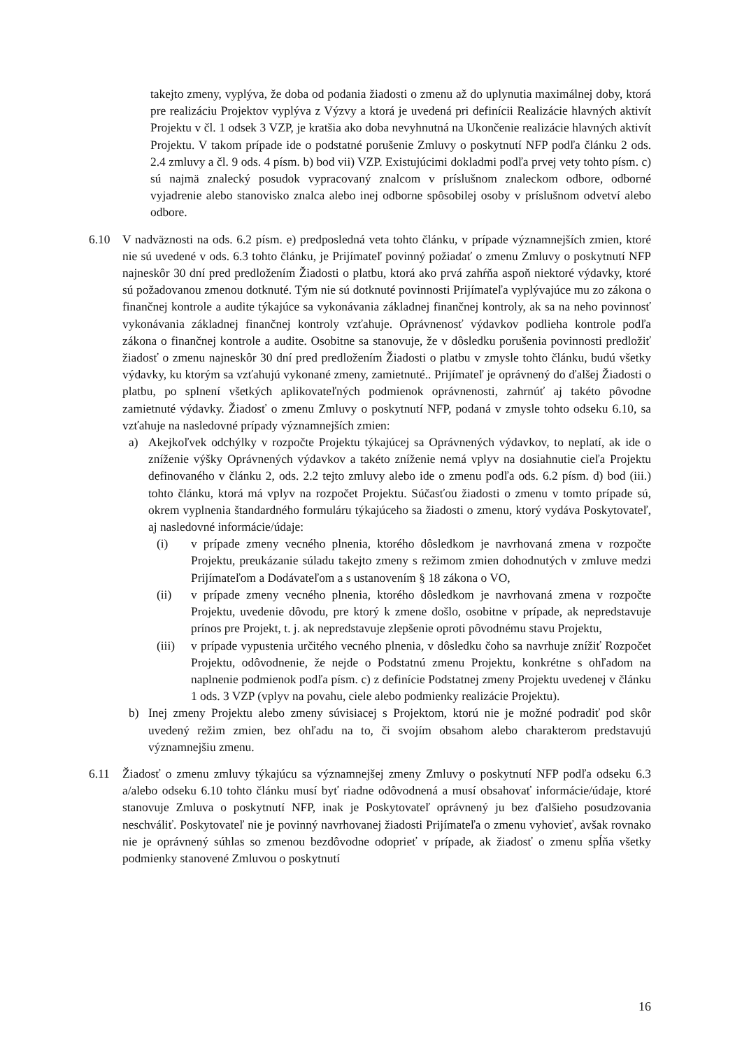takejto zmeny, vyplýva, že doba od podania žiadosti o zmenu až do uplynutia maximálnej doby, ktorá pre realizáciu Projektov vyplýva z Výzvy a ktorá je uvedená pri definícii Realizácie hlavných aktivít Projektu v čl. 1 odsek 3 VZP, je kratšia ako doba nevyhnutná na Ukončenie realizácie hlavných aktivít Projektu. V takom prípade ide o podstatné porušenie Zmluvy o poskytnutí NFP podľa článku 2 ods. 2.4 zmluvy a čl. 9 ods. 4 písm. b) bod vii) VZP. Existujúcimi dokladmi podľa prvej vety tohto písm. c) sú najmä znalecký posudok vypracovaný znalcom v príslušnom znaleckom odbore, odborné vyjadrenie alebo stanovisko znalca alebo inej odborne spôsobilej osoby v príslušnom odvetví alebo odbore.
6.10 V nadväznosti na ods. 6.2 písm. e) predposledná veta tohto článku, v prípade významnejších zmien, ktoré nie sú uvedené v ods. 6.3 tohto článku, je Prijímateľ povinný požiadať o zmenu Zmluvy o poskytnutí NFP najneskôr 30 dní pred predložením Žiadosti o platbu, ktorá ako prvá zahŕňa aspoň niektoré výdavky, ktoré sú požadovanou zmenou dotknuté. Tým nie sú dotknuté povinnosti Prijímateľa vyplývajúce mu zo zákona o finančnej kontrole a audite týkajúce sa vykonávania základnej finančnej kontroly, ak sa na neho povinnosť vykonávania základnej finančnej kontroly vzťahuje. Oprávnenosť výdavkov podlieha kontrole podľa zákona o finančnej kontrole a audite. Osobitne sa stanovuje, že v dôsledku porušenia povinnosti predložiť žiadosť o zmenu najneskôr 30 dní pred predložením Žiadosti o platbu v zmysle tohto článku, budú všetky výdavky, ku ktorým sa vzťahujú vykonané zmeny, zamietnuté.. Prijímateľ je oprávnený do ďalšej Žiadosti o platbu, po splnení všetkých aplikovateľných podmienok oprávnenosti, zahrnúť aj takéto pôvodne zamietnuté výdavky. Žiadosť o zmenu Zmluvy o poskytnutí NFP, podaná v zmysle tohto odseku 6.10, sa vzťahuje na nasledovné prípady významnejších zmien:
a) Akejkoľvek odchýlky v rozpočte Projektu týkajúcej sa Oprávnených výdavkov, to neplatí, ak ide o zníženie výšky Oprávnených výdavkov a takéto zníženie nemá vplyv na dosiahnutie cieľa Projektu definovaného v článku 2, ods. 2.2 tejto zmluvy alebo ide o zmenu podľa ods. 6.2 písm. d) bod (iii.) tohto článku, ktorá má vplyv na rozpočet Projektu. Súčasťou žiadosti o zmenu v tomto prípade sú, okrem vyplnenia štandardného formuláru týkajúceho sa žiadosti o zmenu, ktorý vydáva Poskytovateľ, aj nasledovné informácie/údaje:
(i) v prípade zmeny vecného plnenia, ktorého dôsledkom je navrhovaná zmena v rozpočte Projektu, preukázanie súladu takejto zmeny s režimom zmien dohodnutých v zmluve medzi Prijímateľom a Dodávateľom a s ustanovením § 18 zákona o VO,
(ii) v prípade zmeny vecného plnenia, ktorého dôsledkom je navrhovaná zmena v rozpočte Projektu, uvedenie dôvodu, pre ktorý k zmene došlo, osobitne v prípade, ak nepredstavuje prínos pre Projekt, t. j. ak nepredstavuje zlepšenie oproti pôvodnému stavu Projektu,
(iii)
v prípade vypustenia určitého vecného plnenia, v dôsledku čoho sa navrhuje znížiť Rozpočet Projektu, odôvodnenie, že nejde o Podstatnú zmenu Projektu, konkrétne s ohľadom na naplnenie podmienok podľa písm. c) z definície Podstatnej zmeny Projektu uvedenej v článku 1 ods. 3 VZP (vplyv na povahu, ciele alebo podmienky realizácie Projektu).
b) Inej zmeny Projektu alebo zmeny súvisiacej s Projektom, ktorú nie je možné podradiť pod skôr uvedený režim zmien, bez ohľadu na to, či svojím obsahom alebo charakterom predstavujú významnejšiu zmenu.
6.11 Žiadosť o zmenu zmluvy týkajúcu sa významnejšej zmeny Zmluvy o poskytnutí NFP podľa odseku 6.3 a/alebo odseku 6.10 tohto článku musí byť riadne odôvodnená a musí obsahovať informácie/údaje, ktoré stanovuje Zmluva o poskytnutí NFP, inak je Poskytovateľ oprávnený ju bez ďalšieho posudzovania neschváliť. Poskytovateľ nie je povinný navrhovanej žiadosti Prijímateľa o zmenu vyhovieť, avšak rovnako nie je oprávnený súhlas so zmenou bezdôvodne odoprieť v prípade, ak žiadosť o zmenu spĺňa všetky podmienky stanovené Zmluvou o poskytnutí
16